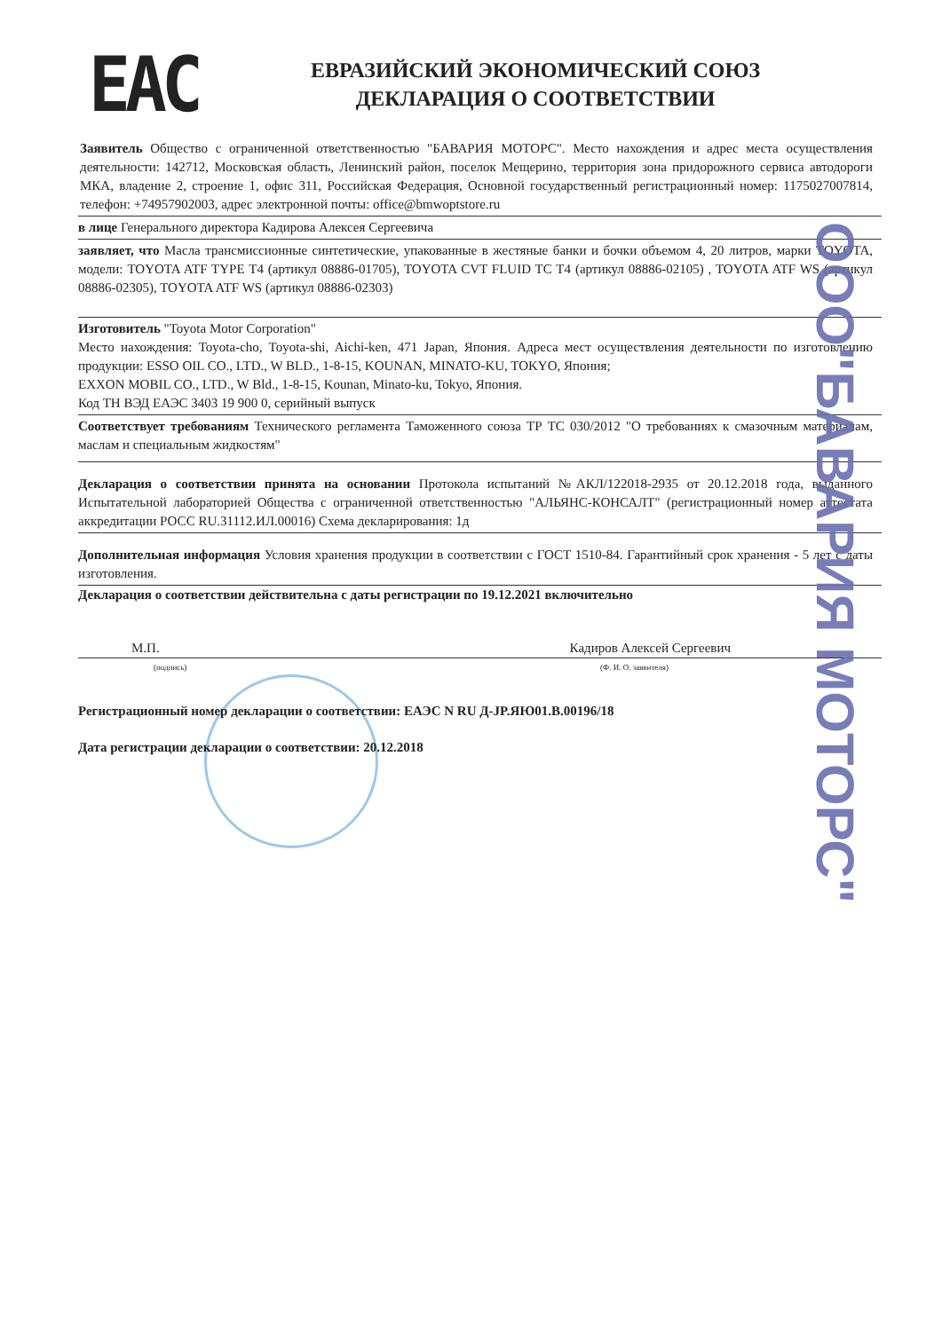ЕАС
ЕВРАЗИЙСКИЙ ЭКОНОМИЧЕСКИЙ СОЮЗ
ДЕКЛАРАЦИЯ О СООТВЕТСТВИИ
Заявитель Общество с ограниченной ответственностью "БАВАРИЯ МОТОРС". Место нахождения и адрес места осуществления деятельности: 142712, Московская область, Ленинский район, поселок Мещерино, территория зона придорожного сервиса автодороги МКА, владение 2, строение 1, офис 311, Российская Федерация, Основной государственный регистрационный номер: 1175027007814, телефон: +74957902003, адрес электронной почты: office@bmwoptstore.ru
в лице Генерального директора Кадирова Алексея Сергеевича
заявляет, что Масла трансмиссионные синтетические, упакованные в жестяные банки и бочки объемом 4, 20 литров, марки TOYOTA, модели: TOYOTA ATF TYPE T4 (артикул 08886-01705), TOYOTA CVT FLUID TC T4 (артикул 08886-02105) , TOYOTA ATF WS (артикул 08886-02305), TOYOTA ATF WS (артикул 08886-02303)
Изготовитель "Toyota Motor Corporation"
Место нахождения: Toyota-cho, Toyota-shi, Aichi-ken, 471 Japan, Япония. Адреса мест осуществления деятельности по изготовлению продукции: ESSO OIL CO., LTD., W BLD., 1-8-15, KOUNAN, MINATO-KU, TOKYO, Япония;
EXXON MOBIL CO., LTD., W Bld., 1-8-15, Kounan, Minato-ku, Tokyo, Япония.
Код ТН ВЭД ЕАЭС 3403 19 900 0, серийный выпуск
Соответствует требованиям Технического регламента Таможенного союза ТР ТС 030/2012 "О требованиях к смазочным материалам, маслам и специальным жидкостям"
Декларация о соответствии принята на основании Протокола испытаний №АКЛ/122018-2935 от 20.12.2018 года, выданного Испытательной лабораторией Общества с ограниченной ответственностью "АЛЬЯНС-КОНСАЛТ" (регистрационный номер аттестата аккредитации РОСС RU.31112.ИЛ.00016) Схема декларирования: 1д
Дополнительная информация Условия хранения продукции в соответствии с ГОСТ 1510-84. Гарантийный срок хранения - 5 лет с даты изготовления.
Декларация о соответствии действительна с даты регистрации по 19.12.2021 включительно
М.П. Кадиров Алексей Сергеевич
(подпись) (Ф. И. О. заявителя)
Регистрационный номер декларации о соответствии: ЕАЭС N RU Д-JP.ЯЮ01.В.00196/18
Дата регистрации декларации о соответствии: 20.12.2018
ООО"БАВАРИЯ МОТОРС"